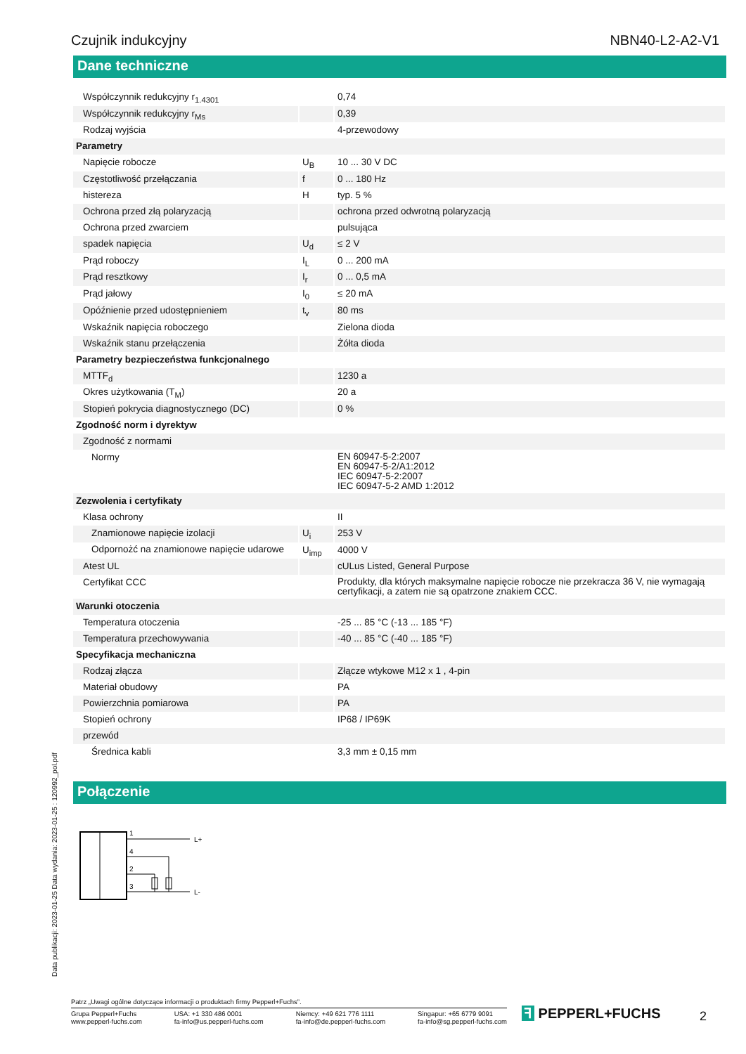Czujnik indukcyjny NBN40-L2-A2-V1
Dane techniczne
| Współczynnik redukcyjny r<sub>1.4301</sub> | | 0,74 |
| Współczynnik redukcyjny r<sub>Ms</sub> | | 0,39 |
| Rodzaj wyjścia | | 4-przewodowy |
| Parametry | | |
| Napięcie robocze | U<sub>B</sub> | 10 ... 30 V DC |
| Częstotliwość przełączania | f | 0 ... 180 Hz |
| histereza | H | typ. 5 % |
| Ochrona przed złą polaryzacją | | ochrona przed odwrotną polaryzacją |
| Ochrona przed zwarciem | | pulsująca |
| spadek napięcia | U<sub>d</sub> | ≤ 2 V |
| Prąd roboczy | I<sub>L</sub> | 0 ... 200 mA |
| Prąd resztkowy | I<sub>r</sub> | 0 ... 0,5 mA |
| Prąd jałowy | I<sub>0</sub> | ≤ 20 mA |
| Opóźnienie przed udostępnieniem | t<sub>v</sub> | 80 ms |
| Wskaźnik napięcia roboczego | | Zielona dioda |
| Wskaźnik stanu przełączenia | | Żółta dioda |
| Parametry bezpieczeństwa funkcjonalnego | | |
| MTTF<sub>d</sub> | | 1230 a |
| Okres użytkowania (T<sub>M</sub>) | | 20 a |
| Stopień pokrycia diagnostycznego (DC) | | 0 % |
| Zgodność norm i dyrektyw | | |
| Zgodność z normami | | |
| Normy | | EN 60947-5-2:2007 EN 60947-5-2/A1:2012 IEC 60947-5-2:2007 IEC 60947-5-2 AMD 1:2012 |
| Zezwolenia i certyfikaty | | |
| Klasa ochrony | | II |
| Znamionowe napięcie izolacji | U<sub>i</sub> | 253 V |
| Odpornożć na znamionowe napięcie udarowe | U<sub>imp</sub> | 4000 V |
| Atest UL | | cULus Listed, General Purpose |
| Certyfikat CCC | | Produkty, dla których maksymalne napięcie robocze nie przekracza 36 V, nie wymagają certyfikacji, a zatem nie są opatrzone znakiem CCC. |
| Warunki otoczenia | | |
| Temperatura otoczenia | | -25 ... 85 °C (-13 ... 185 °F) |
| Temperatura przechowywania | | -40 ... 85 °C (-40 ... 185 °F) |
| Specyfikacja mechaniczna | | |
| Rodzaj złącza | | Złącze wtykowe M12 x 1 , 4-pin |
| Materiał obudowy | | PA |
| Powierzchnia pomiarowa | | PA |
| Stopień ochrony | | IP68 / IP69K |
| przewód | | |
| Średnica kabli | | 3,3 mm ± 0,15 mm |
Połączenie
1
4
2
3
L+
L-
Data publikacji: 2023-01-25 Data wydania: 2023-01-25 : 120992_pol.pdf
Patrz „Uwagi ogólne dotyczące informacji o produktach firmy Pepperl+Fuchs”.
Grupa Pepperl+Fuchs
www.pepperl-fuchs.com USA: +1 330 486 0001
fa-info@us.pepperl-fuchs.com Niemcy: +49 621 776 1111
fa-info@de.pepperl-fuchs.com Singapur: +65 6779 9091
fa-info@sg.pepperl-fuchs.com
ꟻ PEPPERL+FUCHS 2